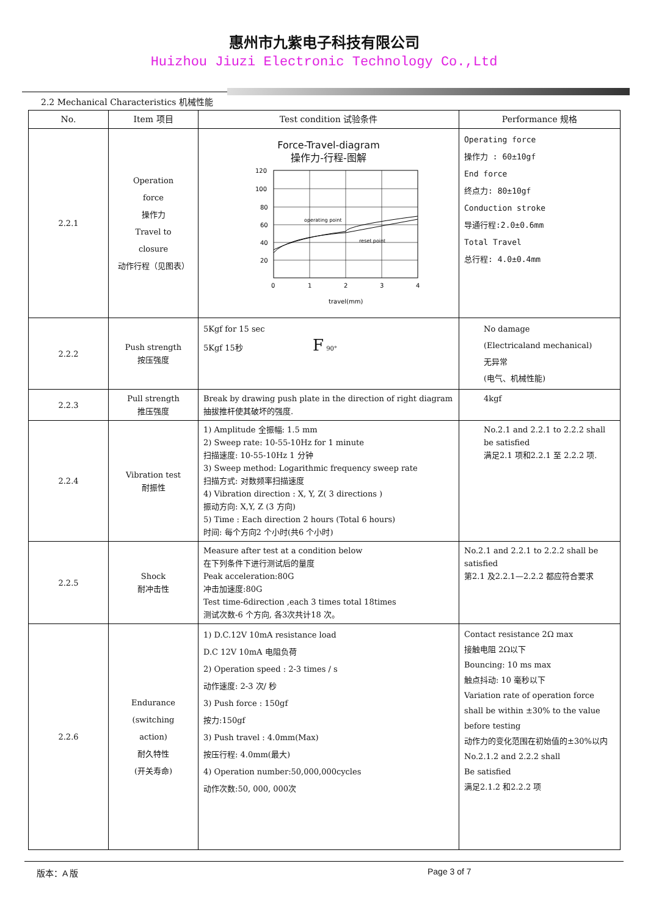惠州市九紫电子科技有限公司
Huizhou Jiuzi Electronic Technology Co.,Ltd
2.2 Mechanical Characteristics 机械性能
| No. | Item 项目 | Test condition 试验条件 | Performance 规格 |
| --- | --- | --- | --- |
| 2.2.1 | Operation force 操作力 Travel to closure 动作行程（见图表） | Force-Travel-diagram 操作力-行程-图解 120 100 80 60 40 20 0 1 2 3 4 operating point reset point travel(mm) | Operating force 操作力 : 60±10gf End force 终点力: 80±10gf Conduction stroke 导通行程:2.0±0.6mm Total Travel 总行程: 4.0±0.4mm |
| 2.2.2 | Push strength 按压强度 | 5Kgf for 15 sec 5Kgf 15秒 F 90° | No damage (Electricaland mechanical) 无异常 (电气、机械性能) |
| 2.2.3 | Pull strength 推压强度 | Break by drawing push plate in the direction of right diagram 抽拔推杆使其破坏的强度. | 4kgf |
| 2.2.4 | Vibration test 耐振性 | 1) Amplitude 全振幅: 1.5 mm 2) Sweep rate: 10-55-10Hz for 1 minute 扫描速度: 10-55-10Hz 1 分钟 3) Sweep method: Logarithmic frequency sweep rate 扫描方式: 对数频率扫描速度 4) Vibration direction : X, Y, Z( 3 directions ) 振动方向: X,Y, Z (3 方向) 5) Time : Each direction 2 hours (Total 6 hours) 时间: 每个方向2 个小时(共6 个小时) | No.2.1 and 2.2.1 to 2.2.2 shall be satisfied 满足2.1 项和2.2.1 至 2.2.2 项. |
| 2.2.5 | Shock 耐冲击性 | Measure after test at a condition below 在下列条件下进行测试后的量度 Peak acceleration:80G 冲击加速度:80G Test time-6direction ,each 3 times total 18times 测试次数-6 个方向, 各3次共计18 次。 | No.2.1 and 2.2.1 to 2.2.2 shall be satisfied 第2.1 及2.2.1—2.2.2 都应符合要求 |
| 2.2.6 | Endurance (switching action) 耐久特性 (开关寿命) | 1) D.C.12V 10mA resistance load D.C 12V 10mA 电阻负荷 2) Operation speed : 2-3 times / s 动作速度: 2-3 次/ 秒 3) Push force : 150gf 按力:150gf 3) Push travel : 4.0mm(Max) 按压行程: 4.0mm(最大) 4) Operation number:50,000,000cycles 动作次数:50, 000, 000次 | Contact resistance 2Ω max 接触电阻 2Ω以下 Bouncing: 10 ms max 触点抖动: 10 毫秒以下 Variation rate of operation force shall be within ±30% to the value before testing 动作力的变化范围在初始值的±30%以内 No.2.1.2 and 2.2.2 shall Be satisfied 满足2.1.2 和2.2.2 项 |
版本：A 版 Page 3 of 7